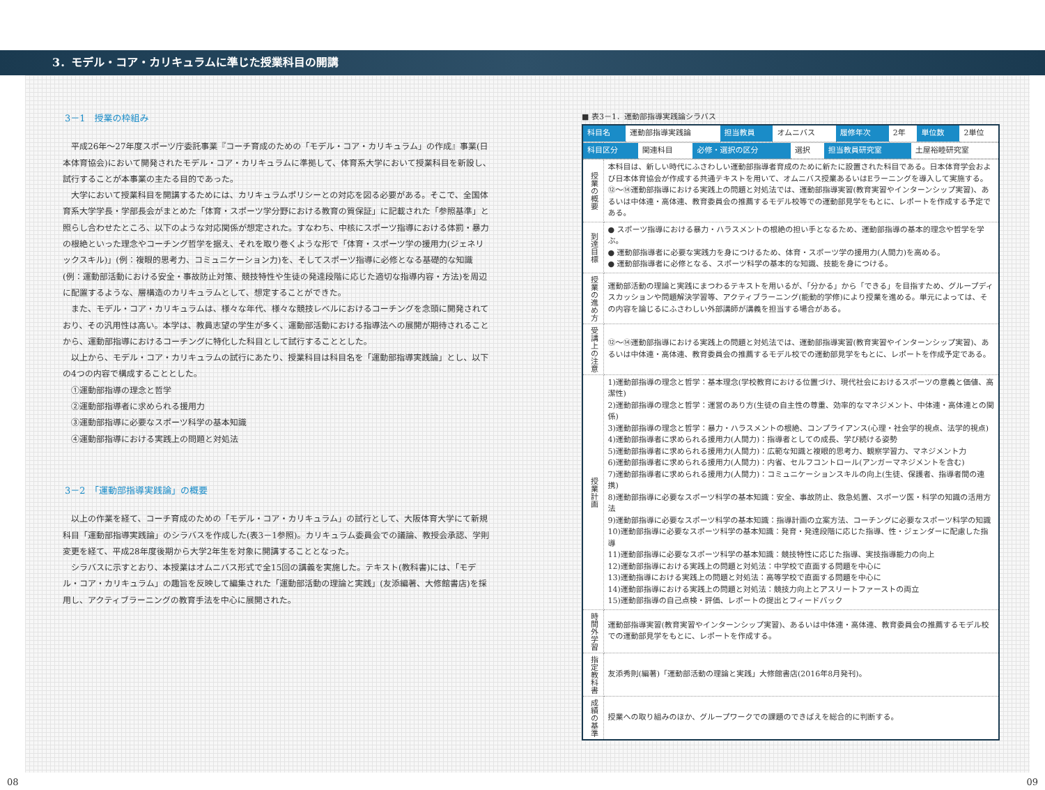3．モデル・コア・カリキュラムに準じた授業科目の開講
3－1　授業の枠組み
平成26年～27年度スポーツ庁委託事業『コーチ育成のための「モデル・コア・カリキュラム」の作成』事業(日本体育協会)において開発されたモデル・コア・カリキュラムに準拠して、体育系大学において授業科目を新設し、試行することが本事業の主たる目的であった。
大学において授業科目を開講するためには、カリキュラムポリシーとの対応を図る必要がある。そこで、全国体育系大学学長・学部長会がまとめた「体育・スポーツ学分野における教育の質保証」に記載された「参照基準」と照らし合わせたところ、以下のような対応関係が想定された。すなわち、中核にスポーツ指導における体罰・暴力の根絶といった理念やコーチング哲学を据え、それを取り巻くような形で「体育・スポーツ学の援用力(ジェネリックスキル)」(例：複眼的思考力、コミュニケーション力)を、そしてスポーツ指導に必修となる基礎的な知識(例：運動部活動における安全・事故防止対策、競技特性や生徒の発達段階に応じた適切な指導内容・方法)を周辺に配置するような、層構造のカリキュラムとして、想定することができた。
また、モデル・コア・カリキュラムは、様々な年代、様々な競技レベルにおけるコーチングを念頭に開発されており、その汎用性は高い。本学は、教員志望の学生が多く、運動部活動における指導法への展開が期待されることから、運動部指導におけるコーチングに特化した科目として試行することとした。
以上から、モデル・コア・カリキュラムの試行にあたり、授業科目は科目名を「運動部指導実践論」とし、以下の4つの内容で構成することとした。
①運動部指導の理念と哲学
②運動部指導者に求められる援用力
③運動部指導に必要なスポーツ科学の基本知識
④運動部指導における実践上の問題と対処法
3－2　「運動部指導実践論」の概要
以上の作業を経て、コーチ育成のための「モデル・コア・カリキュラム」の試行として、大阪体育大学にて新規科目「運動部指導実践論」のシラバスを作成した(表3－1参照)。カリキュラム委員会での議論、教授会承認、学則変更を経て、平成28年度後期から大学2年生を対象に開講することとなった。
シラバスに示すとおり、本授業はオムニバス形式で全15回の講義を実施した。テキスト(教科書)には、「モデル・コア・カリキュラム」の趣旨を反映して編集された「運動部活動の理論と実践」(友添編著、大修館書店)を採用し、アクティブラーニングの教育手法を中心に展開された。
■ 表3－1．運動部指導実践論シラバス
| / 科目名 / 運動部指導実践論 / 担当教員 / オムニバス / 履修年次 / 2年 / 単位数 / 2単位 / | |
| / 科目区分 / 関連科目 / 必修・選択の区分 / 選択 / 担当教員研究室 / 土屋裕睦研究室 / | |
| 授業の概要 | 本科目は、新しい時代にふさわしい運動部指導者育成のために新たに設置された科目である。日本体育学会および日本体育協会が作成する共通テキストを用いて、オムニバス授業あるいはEラーニングを導入して実施する。⑫～⑭運動部指導における実践上の問題と対処法では、運動部指導実習(教育実習やインターンシップ実習)、あるいは中体連・高体連、教育委員会の推薦するモデル校等での運動部見学をもとに、レポートを作成する予定である。 |
| 到達目標 | ● スポーツ指導における暴力・ハラスメントの根絶の担い手となるため、運動部指導の基本的理念や哲学を学ぶ。 ● 運動部指導者に必要な実践力を身につけるため、体育・スポーツ学の援用力(人間力)を高める。 ● 運動部指導者に必修となる、スポーツ科学の基本的な知識、技能を身につける。 |
| 授業の進め方 | 運動部活動の理論と実践にまつわるテキストを用いるが、「分かる」から「できる」を目指すため、グループディスカッションや問題解決学習等、アクティブラーニング(能動的学修)により授業を進める。単元によっては、その内容を論じるにふさわしい外部講師が講義を担当する場合がある。 |
| 受講上の注意 | ⑫～⑭運動部指導における実践上の問題と対処法では、運動部指導実習(教育実習やインターンシップ実習)、あるいは中体連・高体連、教育委員会の推薦するモデル校での運動部見学をもとに、レポートを作成予定である。 |
| 授業計画 | 1)運動部指導の理念と哲学：基本理念(学校教育における位置づけ、現代社会におけるスポーツの意義と価値、高潔性) 2)運動部指導の理念と哲学：運営のあり方(生徒の自主性の尊重、効率的なマネジメント、中体連・高体連との関係) 3)運動部指導の理念と哲学：暴力・ハラスメントの根絶、コンプライアンス(心理・社会学的視点、法学的視点) 4)運動部指導者に求められる援用力(人間力)：指導者としての成長、学び続ける姿勢 5)運動部指導者に求められる援用力(人間力)：広範な知識と複眼的思考力、観察学習力、マネジメント力 6)運動部指導者に求められる援用力(人間力)：内省、セルフコントロール(アンガーマネジメントを含む) 7)運動部指導者に求められる援用力(人間力)：コミュニケーションスキルの向上(生徒、保護者、指導者間の連携) 8)運動部指導に必要なスポーツ科学の基本知識：安全、事故防止、救急処置、スポーツ医・科学の知識の活用方法 9)運動部指導に必要なスポーツ科学の基本知識：指導計画の立案方法、コーチングに必要なスポーツ科学の知識 10)運動部指導に必要なスポーツ科学の基本知識：発育・発達段階に応じた指導、性・ジェンダーに配慮した指導 11)運動部指導に必要なスポーツ科学の基本知識：競技特性に応じた指導、実技指導能力の向上 12)運動部指導における実践上の問題と対処法：中学校で直面する問題を中心に 13)運動指導における実践上の問題と対処法：高等学校で直面する問題を中心に 14)運動部指導における実践上の問題と対処法：競技力向上とアスリートファーストの両立 15)運動部指導の自己点検・評価、レポートの提出とフィードバック |
| 時間外学習 | 運動部指導実習(教育実習やインターンシップ実習)、あるいは中体連・高体連、教育委員会の推薦するモデル校での運動部見学をもとに、レポートを作成する。 |
| 指定教科書 | 友添秀則(編著)「運動部活動の理論と実践」大修館書店(2016年8月発刊)。 |
| 成績の基準 | 授業への取り組みのほか、グループワークでの課題のできばえを総合的に判断する。 |
08 09